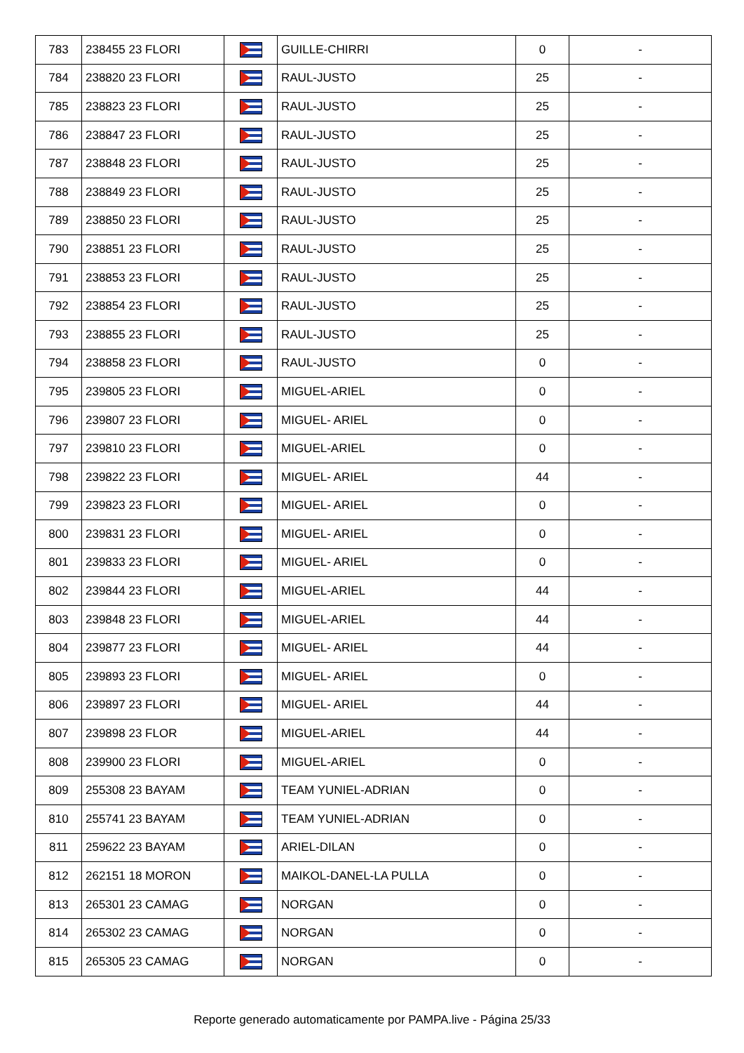| 783 | 238455 23 FLORI | | GUILLE-CHIRRI | 0 | - |
| 784 | 238820 23 FLORI | | RAUL-JUSTO | 25 | - |
| 785 | 238823 23 FLORI | | RAUL-JUSTO | 25 | - |
| 786 | 238847 23 FLORI | | RAUL-JUSTO | 25 | - |
| 787 | 238848 23 FLORI | | RAUL-JUSTO | 25 | - |
| 788 | 238849 23 FLORI | | RAUL-JUSTO | 25 | - |
| 789 | 238850 23 FLORI | | RAUL-JUSTO | 25 | - |
| 790 | 238851 23 FLORI | | RAUL-JUSTO | 25 | - |
| 791 | 238853 23 FLORI | | RAUL-JUSTO | 25 | - |
| 792 | 238854 23 FLORI | | RAUL-JUSTO | 25 | - |
| 793 | 238855 23 FLORI | | RAUL-JUSTO | 25 | - |
| 794 | 238858 23 FLORI | | RAUL-JUSTO | 0 | - |
| 795 | 239805 23 FLORI | | MIGUEL-ARIEL | 0 | - |
| 796 | 239807 23 FLORI | | MIGUEL- ARIEL | 0 | - |
| 797 | 239810 23 FLORI | | MIGUEL-ARIEL | 0 | - |
| 798 | 239822 23 FLORI | | MIGUEL- ARIEL | 44 | - |
| 799 | 239823 23 FLORI | | MIGUEL- ARIEL | 0 | - |
| 800 | 239831 23 FLORI | | MIGUEL- ARIEL | 0 | - |
| 801 | 239833 23 FLORI | | MIGUEL- ARIEL | 0 | - |
| 802 | 239844 23 FLORI | | MIGUEL-ARIEL | 44 | - |
| 803 | 239848 23 FLORI | | MIGUEL-ARIEL | 44 | - |
| 804 | 239877 23 FLORI | | MIGUEL- ARIEL | 44 | - |
| 805 | 239893 23 FLORI | | MIGUEL- ARIEL | 0 | - |
| 806 | 239897 23 FLORI | | MIGUEL- ARIEL | 44 | - |
| 807 | 239898 23 FLOR | | MIGUEL-ARIEL | 44 | - |
| 808 | 239900 23 FLORI | | MIGUEL-ARIEL | 0 | - |
| 809 | 255308 23 BAYAM | | TEAM YUNIEL-ADRIAN | 0 | - |
| 810 | 255741 23 BAYAM | | TEAM YUNIEL-ADRIAN | 0 | - |
| 811 | 259622 23 BAYAM | | ARIEL-DILAN | 0 | - |
| 812 | 262151 18 MORON | | MAIKOL-DANEL-LA PULLA | 0 | - |
| 813 | 265301 23 CAMAG | | NORGAN | 0 | - |
| 814 | 265302 23 CAMAG | | NORGAN | 0 | - |
| 815 | 265305 23 CAMAG | | NORGAN | 0 | - |
Reporte generado automaticamente por PAMPA.live - Página 25/33